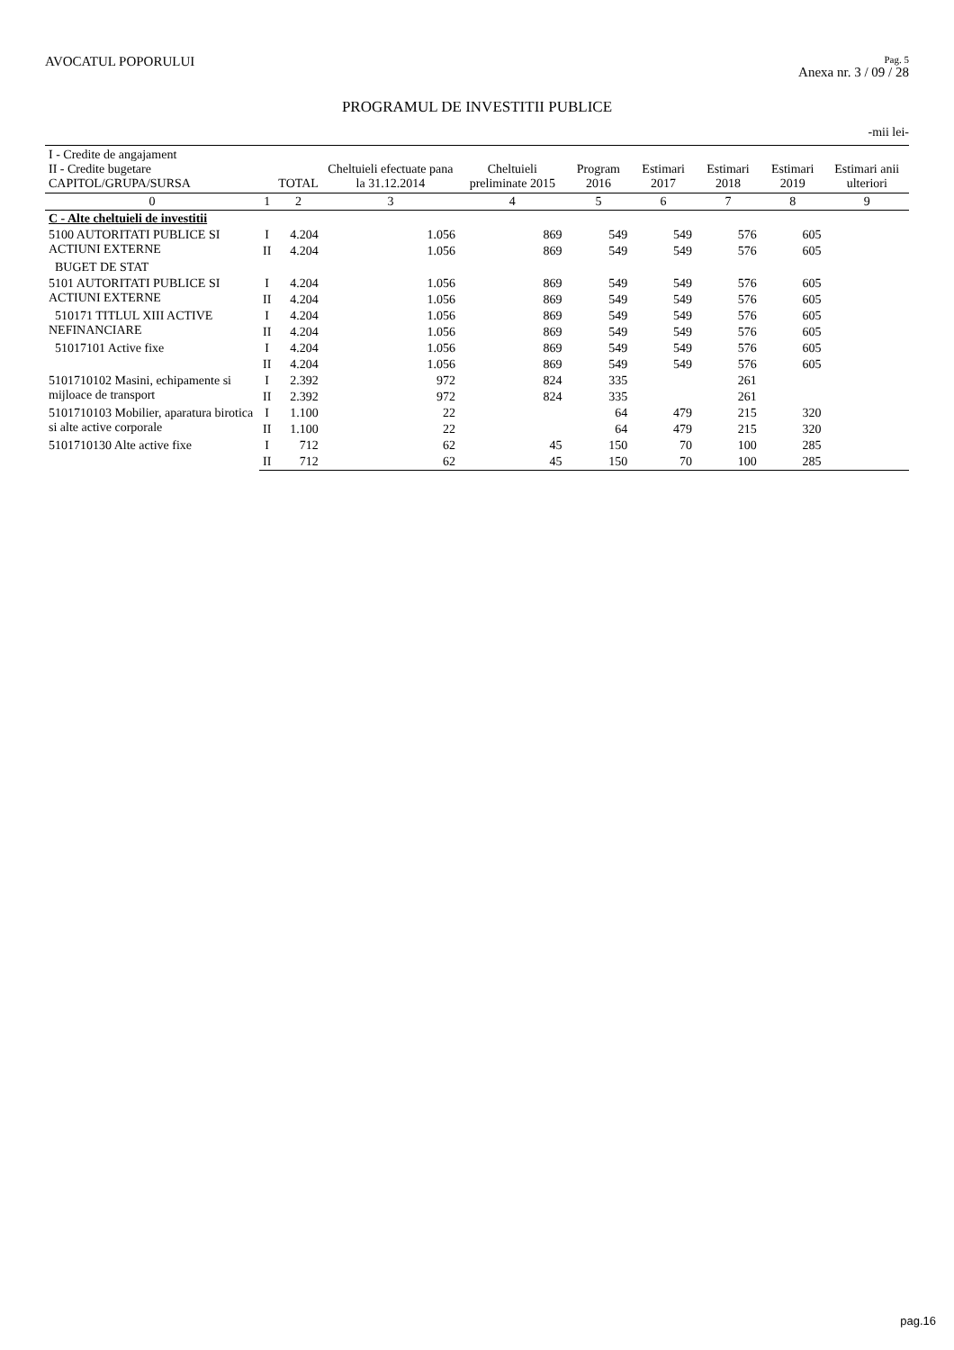AVOCATUL POPORULUI
Pag. 5
Anexa nr. 3 / 09 / 28
PROGRAMUL DE INVESTITII PUBLICE
-mii lei-
| I - Credite de angajament II - Credite bugetare CAPITOL/GRUPA/SURSA | | TOTAL | Cheltuieli efectuate pana la 31.12.2014 | Cheltuieli preliminate 2015 | Program 2016 | Estimari 2017 | Estimari 2018 | Estimari 2019 | Estimari anii ulteriori |
| --- | --- | --- | --- | --- | --- | --- | --- | --- | --- |
| 0 | 1 | 2 | 3 | 4 | 5 | 6 | 7 | 8 | 9 |
| C - Alte cheltuieli de investitii | | | | | | | | | |
| 5100 AUTORITATI PUBLICE SI ACTIUNI EXTERNE | I | 4.204 | 1.056 | 869 | 549 | 549 | 576 | 605 | |
| | II | 4.204 | 1.056 | 869 | 549 | 549 | 576 | 605 | |
| BUGET DE STAT | | | | | | | | | |
| 5101 AUTORITATI PUBLICE SI ACTIUNI EXTERNE | I | 4.204 | 1.056 | 869 | 549 | 549 | 576 | 605 | |
| | II | 4.204 | 1.056 | 869 | 549 | 549 | 576 | 605 | |
| 510171 TITLUL XIII ACTIVE NEFINANCIARE | I | 4.204 | 1.056 | 869 | 549 | 549 | 576 | 605 | |
| | II | 4.204 | 1.056 | 869 | 549 | 549 | 576 | 605 | |
| 51017101 Active fixe | I | 4.204 | 1.056 | 869 | 549 | 549 | 576 | 605 | |
| | II | 4.204 | 1.056 | 869 | 549 | 549 | 576 | 605 | |
| 5101710102 Masini, echipamente si mijloace de transport | I | 2.392 | 972 | 824 | 335 | | 261 | | |
| | II | 2.392 | 972 | 824 | 335 | | 261 | | |
| 5101710103 Mobilier, aparatura birotica si alte active corporale | I | 1.100 | 22 | | 64 | 479 | 215 | 320 | |
| | II | 1.100 | 22 | | 64 | 479 | 215 | 320 | |
| 5101710130 Alte active fixe | I | 712 | 62 | 45 | 150 | 70 | 100 | 285 | |
| | II | 712 | 62 | 45 | 150 | 70 | 100 | 285 | |
pag.16